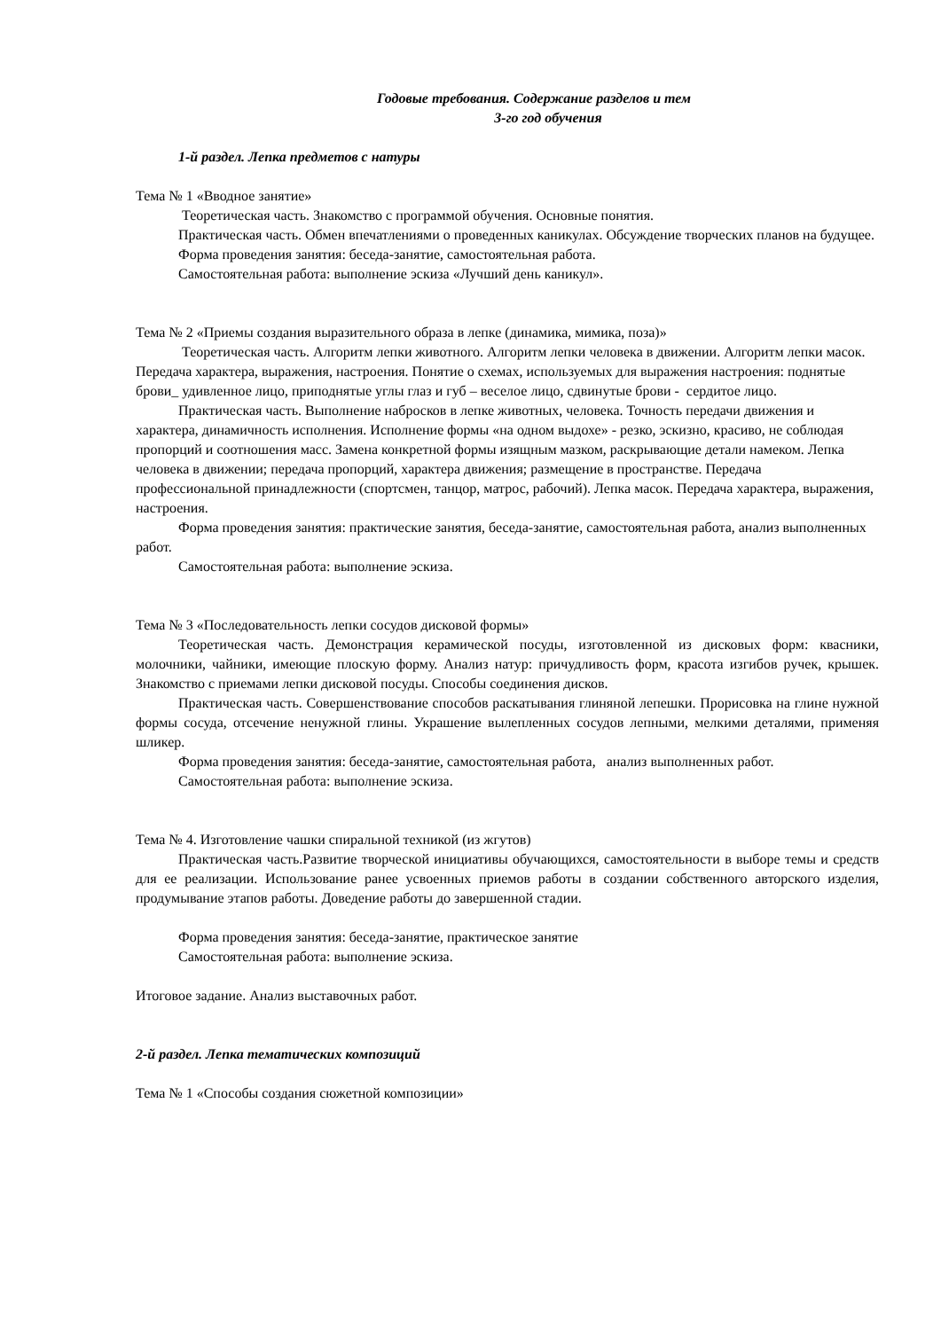Годовые требования. Содержание разделов и тем
3-го год обучения
1-й раздел. Лепка предметов с натуры
Тема № 1 «Вводное занятие»
Теоретическая часть. Знакомство с программой обучения. Основные понятия.
Практическая часть. Обмен впечатлениями о проведенных каникулах. Обсуждение творческих планов на будущее.
Форма проведения занятия: беседа-занятие, самостоятельная работа.
Самостоятельная работа: выполнение эскиза «Лучший день каникул».
Тема № 2 «Приемы создания выразительного образа в лепке (динамика, мимика, поза)»
Теоретическая часть. Алгоритм лепки животного. Алгоритм лепки человека в движении. Алгоритм лепки масок. Передача характера, выражения, настроения. Понятие о схемах, используемых для выражения настроения: поднятые брови_ удивленное лицо, приподнятые углы глаз и губ – веселое лицо, сдвинутые брови - сердитое лицо.
Практическая часть. Выполнение набросков в лепке животных, человека. Точность передачи движения и характера, динамичность исполнения. Исполнение формы «на одном выдохе» - резко, эскизно, красиво, не соблюдая пропорций и соотношения масс. Замена конкретной формы изящным мазком, раскрывающие детали намеком. Лепка человека в движении; передача пропорций, характера движения; размещение в пространстве. Передача профессиональной принадлежности (спортсмен, танцор, матрос, рабочий). Лепка масок. Передача характера, выражения, настроения.
Форма проведения занятия: практические занятия, беседа-занятие, самостоятельная работа, анализ выполненных работ.
Самостоятельная работа: выполнение эскиза.
Тема № 3 «Последовательность лепки сосудов дисковой формы»
Теоретическая часть. Демонстрация керамической посуды, изготовленной из дисковых форм: квасники, молочники, чайники, имеющие плоскую форму. Анализ натур: причудливость форм, красота изгибов ручек, крышек. Знакомство с приемами лепки дисковой посуды. Способы соединения дисков.
Практическая часть. Совершенствование способов раскатывания глиняной лепешки. Прорисовка на глине нужной формы сосуда, отсечение ненужной глины. Украшение вылепленных сосудов лепными, мелкими деталями, применяя шликер.
Форма проведения занятия: беседа-занятие, самостоятельная работа, анализ выполненных работ.
Самостоятельная работа: выполнение эскиза.
Тема № 4. Изготовление чашки спиральной техникой (из жгутов)
Практическая часть.Развитие творческой инициативы обучающихся, самостоятельности в выборе темы и средств для ее реализации. Использование ранее усвоенных приемов работы в создании собственного авторского изделия, продумывание этапов работы. Доведение работы до завершенной стадии.
Форма проведения занятия: беседа-занятие, практическое занятие
Самостоятельная работа: выполнение эскиза.
Итоговое задание. Анализ выставочных работ.
2-й раздел. Лепка тематических композиций
Тема № 1 «Способы создания сюжетной композиции»